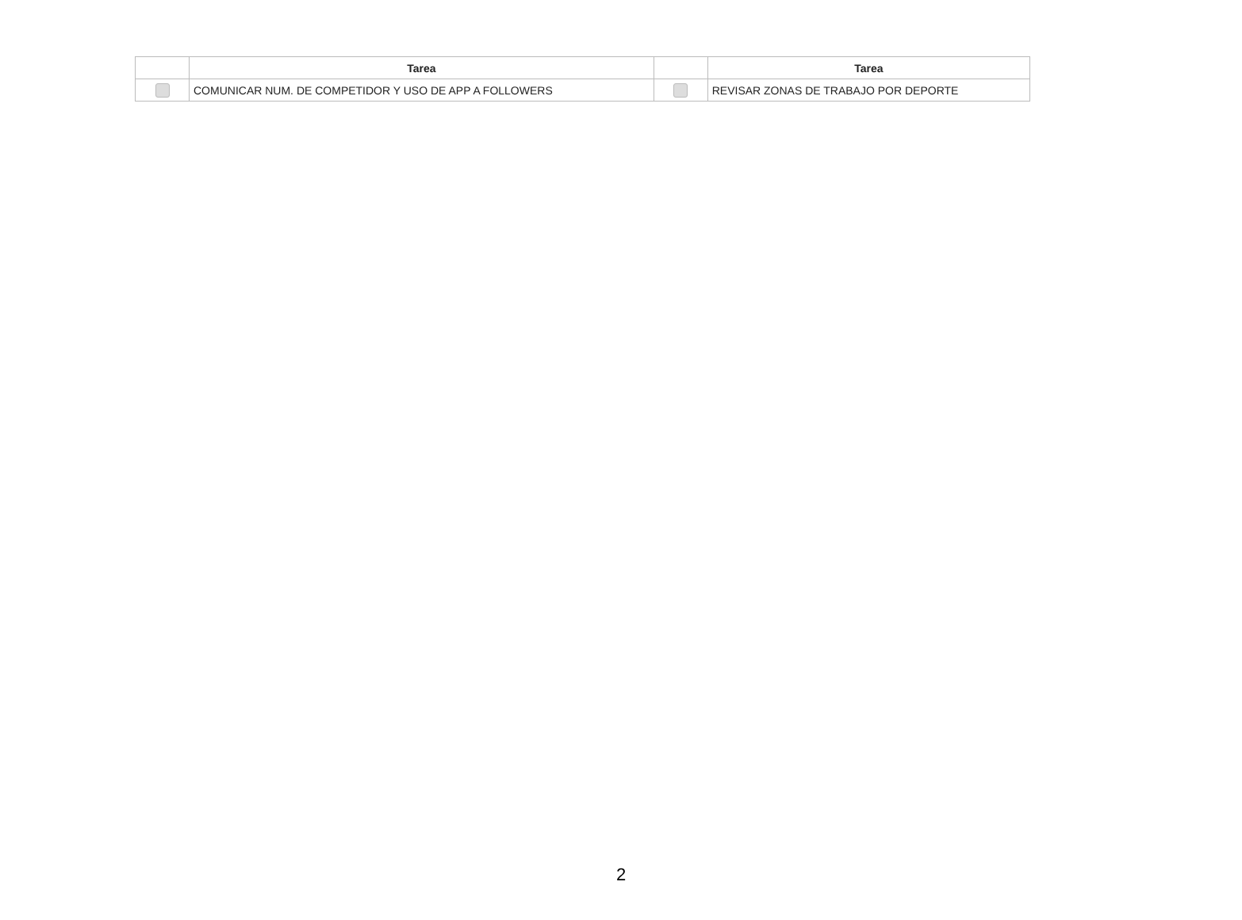| | Tarea | | Tarea |
| --- | --- | --- | --- |
| | COMUNICAR NUM. DE COMPETIDOR Y USO DE APP A FOLLOWERS | | REVISAR ZONAS DE TRABAJO POR DEPORTE |
2